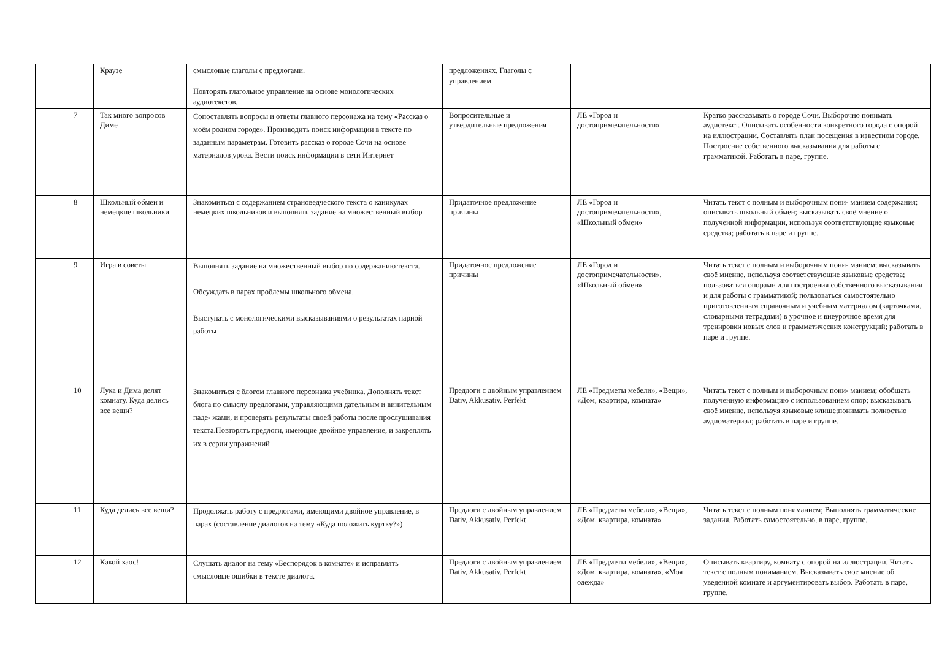| | | Краузе | смысловые глаголы с предлогами. Повторять глагольное управление на основе монологических аудиотекстов. | предложениях. Глаголы с управлением | | |
| | 7 | Так много вопросов Диме | Сопоставлять вопросы и ответы главного персонажа на тему «Рассказ о моём родном городе». Производить поиск информации в тексте по заданным параметрам. Готовить рассказ о городе Сочи на основе материалов урока. Вести поиск информации в сети Интернет | Вопросительные и утвердительные предложения | ЛЕ «Город и достопримечательности» | Кратко рассказывать о городе Сочи. Выборочно понимать аудиотекст. Описывать особенности конкретного города с опорой на иллюстрации. Составлять план посещения в известном городе. Построение собственного высказывания для работы с грамматикой. Работать в паре, группе. |
| | 8 | Школьный обмен и немецкие школьники | Знакомиться с содержанием страноведческого текста о каникулах немецких школьников и выполнять задание на множественный выбор | Придаточное предложение причины | ЛЕ «Город и достопримечательности», «Школьный обмен» | Читать текст с полным и выборочным пони- манием содержания; описывать школьный обмен; высказывать своё мнение о полученной информации, используя соответствующие языковые средства; работать в паре и группе. |
| | 9 | Игра в советы | Выполнять задание на множественный выбор по содержанию текста. Обсуждать в парах проблемы школьного обмена. Выступать с монологическими высказываниями о результатах парной работы | Придаточное предложение причины | ЛЕ «Город и достопримечательности», «Школьный обмен» | Читать текст с полным и выборочным пони- манием; высказывать своё мнение, используя соответствующие языковые средства; пользоваться опорами для построения собственного высказывания и для работы с грамматикой; пользоваться самостоятельно приготовленным справочным и учебным материалом (карточками, словарными тетрадями) в урочное и внеурочное время для тренировки новых слов и грамматических конструкций; работать в паре и группе. |
| | 10 | Лука и Дима делят комнату. Куда делись все вещи? | Знакомиться с блогом главного персонажа учебника. Дополнять текст блога по смыслу предлогами, управляющими дательным и винительным паде- жами, и проверять результаты своей работы после прослушивания текста.Повторять предлоги, имеющие двойное управление, и закреплять их в серии упражнений | Предлоги с двойным управлением Dativ, Akkusativ. Perfekt | ЛЕ «Предметы мебели», «Вещи», «Дом, квартира, комната» | Читать текст с полным и выборочным пони- манием; обобщать полученную информацию с использованием опор; высказывать своё мнение, используя языковые клише;понимать полностью аудиоматериал; работать в паре и группе. |
| | 11 | Куда делись все вещи? | Продолжать работу с предлогами, имеющими двойное управление, в парах (составление диалогов на тему «Куда положить куртку?») | Предлоги с двойным управлением Dativ, Akkusativ. Perfekt | ЛЕ «Предметы мебели», «Вещи», «Дом, квартира, комната» | Читать текст с полным пониманием; Выполнять грамматические задания. Работать самостоятельно, в паре, группе. |
| | 12 | Какой хаос! | Слушать диалог на тему «Беспорядок в комнате» и исправлять смысловые ошибки в тексте диалога. | Предлоги с двойным управлением Dativ, Akkusativ. Perfekt | ЛЕ «Предметы мебели», «Вещи», «Дом, квартира, комната», «Моя одежда» | Описывать квартиру, комнату с опорой на иллюстрации. Читать текст с полным пониманием. Высказывать свое мнение об уведенной комнате и аргументировать выбор. Работать в паре, группе. |